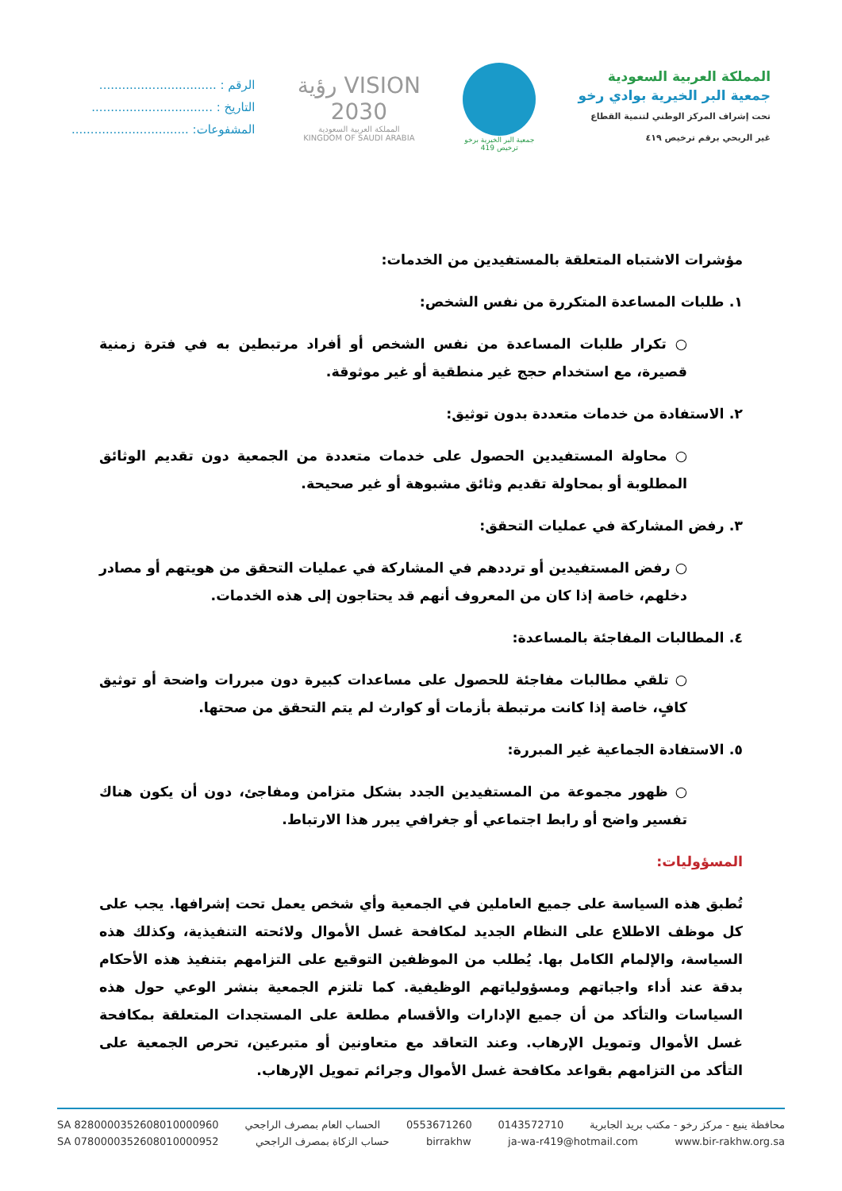المملكة العربية السعودية
جمعية البر الخيرية بوادي رخو
تحت إشراف المركز الوطني لتنمية القطاع
غير الربحي برقم ترخيص ٤١٩
جمعية البر الخيرية برخو
ترخيص 419
VISION رؤية
2030
المملكة العربية السعودية
KINGDOM OF SAUDI ARABIA
الرقم : ...............................
التاريخ : ................................
المشفوعات: ...............................
مؤشرات الاشتباه المتعلقة بالمستفيدين من الخدمات:
١. طلبات المساعدة المتكررة من نفس الشخص:
○ تكرار طلبات المساعدة من نفس الشخص أو أفراد مرتبطين به في فترة زمنية قصيرة، مع استخدام حجج غير منطقية أو غير موثوقة.
٢. الاستفادة من خدمات متعددة بدون توثيق:
○ محاولة المستفيدين الحصول على خدمات متعددة من الجمعية دون تقديم الوثائق المطلوبة أو بمحاولة تقديم وثائق مشبوهة أو غير صحيحة.
٣. رفض المشاركة في عمليات التحقق:
○ رفض المستفيدين أو ترددهم في المشاركة في عمليات التحقق من هويتهم أو مصادر دخلهم، خاصة إذا كان من المعروف أنهم قد يحتاجون إلى هذه الخدمات.
٤. المطالبات المفاجئة بالمساعدة:
○ تلقي مطالبات مفاجئة للحصول على مساعدات كبيرة دون مبررات واضحة أو توثيق كافٍ، خاصة إذا كانت مرتبطة بأزمات أو كوارث لم يتم التحقق من صحتها.
٥. الاستفادة الجماعية غير المبررة:
○ ظهور مجموعة من المستفيدين الجدد بشكل متزامن ومفاجئ، دون أن يكون هناك تفسير واضح أو رابط اجتماعي أو جغرافي يبرر هذا الارتباط.
المسؤوليات:
تُطبق هذه السياسة على جميع العاملين في الجمعية وأي شخص يعمل تحت إشرافها. يجب على كل موظف الاطلاع على النظام الجديد لمكافحة غسل الأموال ولائحته التنفيذية، وكذلك هذه السياسة، والإلمام الكامل بها. يُطلب من الموظفين التوقيع على التزامهم بتنفيذ هذه الأحكام بدقة عند أداء واجباتهم ومسؤولياتهم الوظيفية. كما تلتزم الجمعية بنشر الوعي حول هذه السياسات والتأكد من أن جميع الإدارات والأقسام مطلعة على المستجدات المتعلقة بمكافحة غسل الأموال وتمويل الإرهاب. وعند التعاقد مع متعاونين أو متبرعين، تحرص الجمعية على التأكد من التزامهم بقواعد مكافحة غسل الأموال وجرائم تمويل الإرهاب.
محافظة ينبع - مركز رخو - مكتب بريد الجابرية 0143572710 0553671260 الحساب العام بمصرف الراجحي SA 8280000352608010000960
www.bir-rakhw.org.sa ja-wa-r419@hotmail.com birrakhw حساب الزكاة بمصرف الراجحي SA 0780000352608010000952